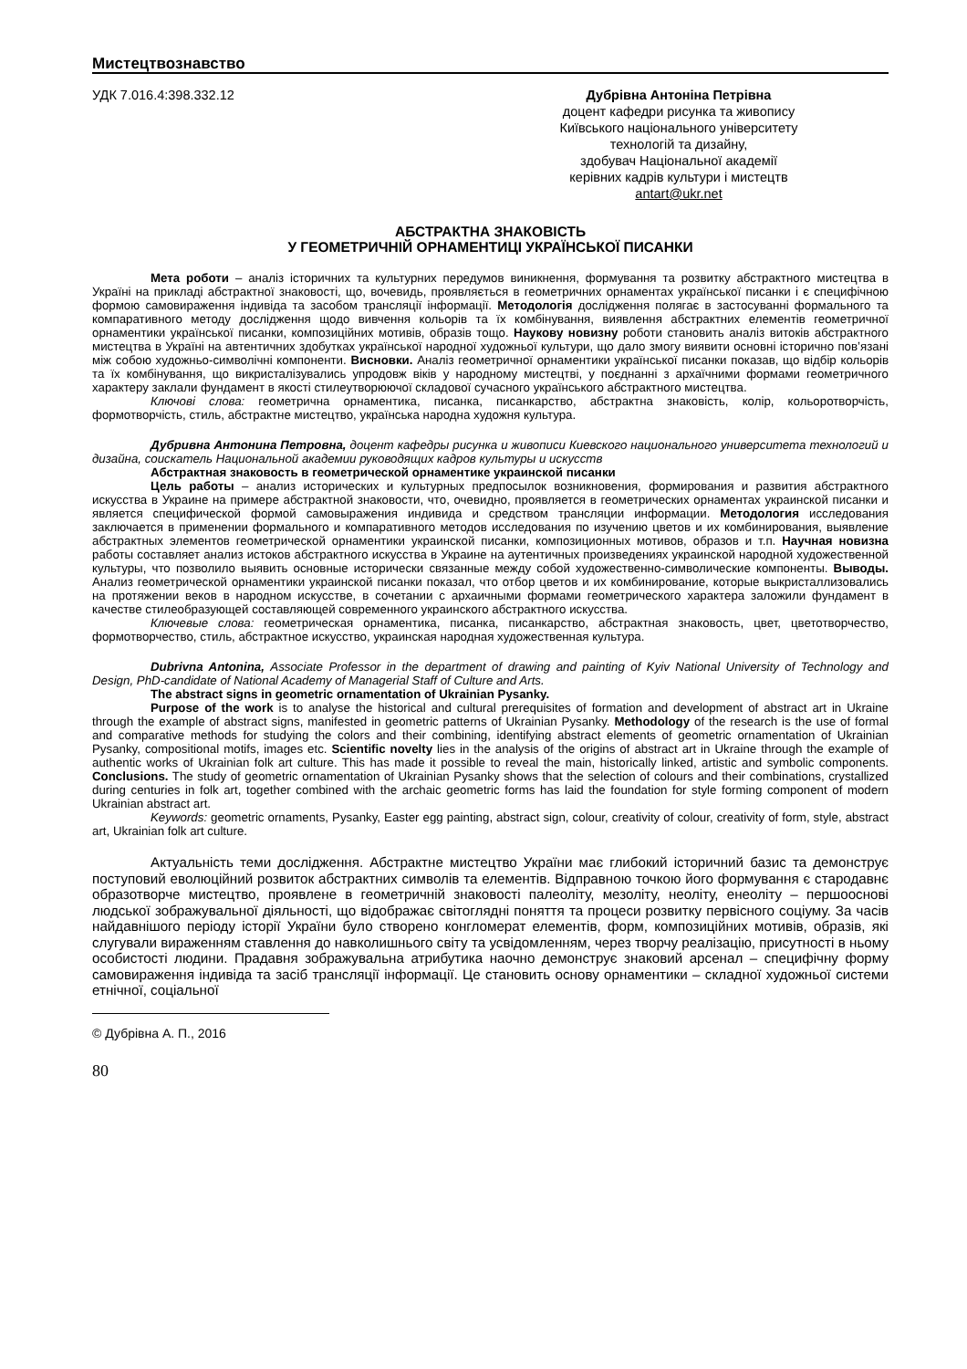Мистецтвознавство
УДК 7.016.4:398.332.12 Дубрівна Антоніна Петрівна
доцент кафедри рисунка та живопису
Київського національного університету
технологій та дизайну,
здобувач Національної академії
керівних кадрів культури і мистецтв
antart@ukr.net
АБСТРАКТНА ЗНАКОВІСТЬ
У ГЕОМЕТРИЧНІЙ ОРНАМЕНТИЦІ УКРАЇНСЬКОЇ ПИСАНКИ
Мета роботи – аналіз історичних та культурних передумов виникнення, формування та розвитку абстрактного мистецтва в Україні на прикладі абстрактної знаковості, що, вочевидь, проявляється в геометричних орнаментах української писанки і є специфічною формою самовираження індивіда та засобом трансляції інформації. Методологія дослідження полягає в застосуванні формального та компаративного методу дослідження щодо вивчення кольорів та їх комбінування, виявлення абстрактних елементів геометричної орнаментики української писанки, композиційних мотивів, образів тощо. Наукову новизну роботи становить аналіз витоків абстрактного мистецтва в Україні на автентичних здобутках української народної художньої культури, що дало змогу виявити основні історично пов’язані між собою художньо-символічні компоненти. Висновки. Аналіз геометричної орнаментики української писанки показав, що відбір кольорів та їх комбінування, що викристалізувались упродовж віків у народному мистецтві, у поєднанні з архаїчними формами геометричного характеру заклали фундамент в якості стилеутворюючої складової сучасного українського абстрактного мистецтва.
Ключові слова: геометрична орнаментика, писанка, писанкарство, абстрактна знаковість, колір, кольоротворчість, формотворчість, стиль, абстрактне мистецтво, українська народна художня культура.
Дубривна Антонина Петровна, доцент кафедры рисунка и живописи Киевского национального университета технологий и дизайна, соискатель Национальной академии руководящих кадров культуры и искусств
Абстрактная знаковость в геометрической орнаментике украинской писанки
Цель работы – анализ исторических и культурных предпосылок возникновения, формирования и развития абстрактного искусства в Украине на примере абстрактной знаковости, что, очевидно, проявляется в геометрических орнаментах украинской писанки и является специфической формой самовыражения индивида и средством трансляции информации. Методология исследования заключается в применении формального и компаративного методов исследования по изучению цветов и их комбинирования, выявление абстрактных элементов геометрической орнаментики украинской писанки, композиционных мотивов, образов и т.п. Научная новизна работы составляет анализ истоков абстрактного искусства в Украине на аутентичных произведениях украинской народной художественной культуры, что позволило выявить основные исторически связанные между собой художественно-символические компоненты. Выводы. Анализ геометрической орнаментики украинской писанки показал, что отбор цветов и их комбинирование, которые выкристаллизовались на протяжении веков в народном искусстве, в сочетании с архаичными формами геометрического характера заложили фундамент в качестве стилеобразующей составляющей современного украинского абстрактного искусства.
Ключевые слова: геометрическая орнаментика, писанка, писанкарство, абстрактная знаковость, цвет, цветотворчество, формотворчество, стиль, абстрактное искусство, украинская народная художественная культура.
Dubrivna Antonina, Associate Professor in the department of drawing and painting of Kyiv National University of Technology and Design, PhD-candidate of National Academy of Managerial Staff of Culture and Arts.
The abstract signs in geometric ornamentation of Ukrainian Pysanky.
Purpose of the work is to analyse the historical and cultural prerequisites of formation and development of abstract art in Ukraine through the example of abstract signs, manifested in geometric patterns of Ukrainian Pysanky. Methodology of the research is the use of formal and comparative methods for studying the colors and their combining, identifying abstract elements of geometric ornamentation of Ukrainian Pysanky, compositional motifs, images etc. Scientific novelty lies in the analysis of the origins of abstract art in Ukraine through the example of authentic works of Ukrainian folk art culture. This has made it possible to reveal the main, historically linked, artistic and symbolic components. Conclusions. The study of geometric ornamentation of Ukrainian Pysanky shows that the selection of colours and their combinations, crystallized during centuries in folk art, together combined with the archaic geometric forms has laid the foundation for style forming component of modern Ukrainian abstract art.
Keywords: geometric ornaments, Pysanky, Easter egg painting, abstract sign, colour, creativity of colour, creativity of form, style, abstract art, Ukrainian folk art culture.
Актуальність теми дослідження. Абстрактне мистецтво України має глибокий історичний базис та демонструє поступовий еволюційний розвиток абстрактних символів та елементів. Відправною точкою його формування є стародавнє образотворче мистецтво, проявлене в геометричній знаковості палеоліту, мезоліту, неоліту, енеоліту – першооснові людської зображувальної діяльності, що відображає світоглядні поняття та процеси розвитку первісного соціуму. За часів найдавнішого періоду історії України було створено конгломерат елементів, форм, композиційних мотивів, образів, які слугували вираженням ставлення до навколишнього світу та усвідомленням, через творчу реалізацію, присутності в ньому особистості людини. Прадавня зображувальна атрибутика наочно демонструє знаковий арсенал – специфічну форму самовираження індивіда та засіб трансляції інформації. Це становить основу орнаментики – складної художньої системи етнічної, соціальної
© Дубрівна А. П., 2016
80